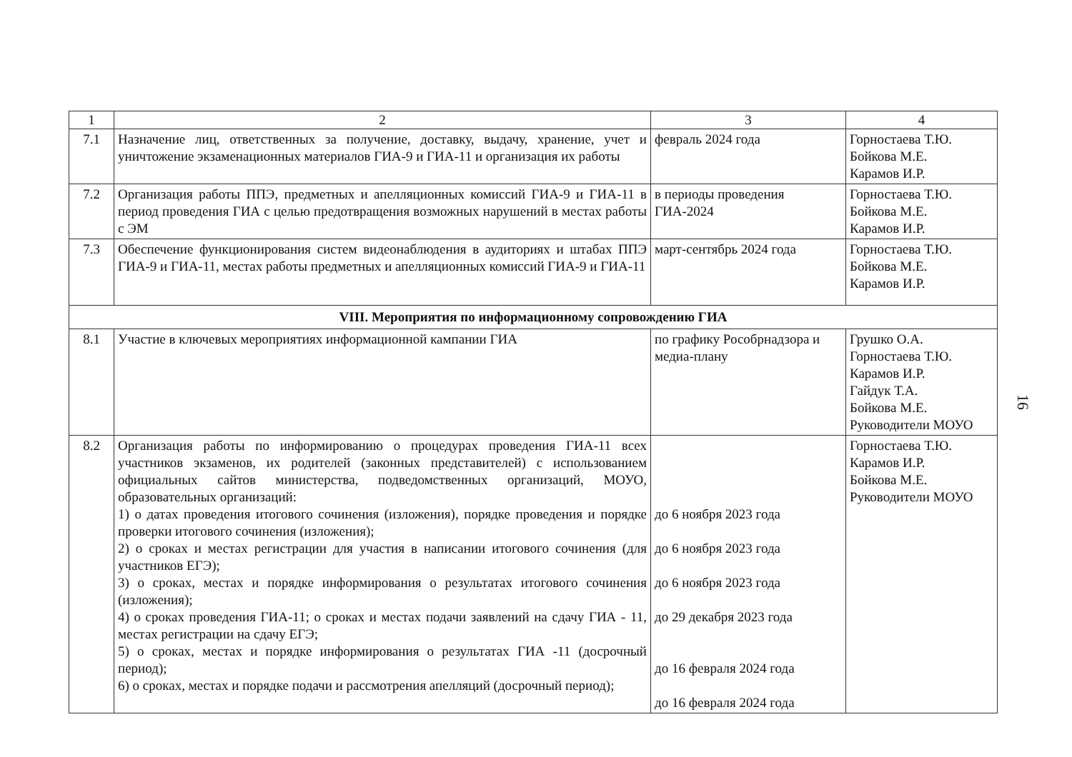| 1 | 2 | 3 | 4 |
| 7.1 | Назначение лиц, ответственных за получение, доставку, выдачу, хранение, учет и уничтожение экзаменационных материалов ГИА-9 и ГИА-11 и организация их работы | февраль 2024 года | Горностаева Т.Ю. Бойкова М.Е. Карамов И.Р. |
| 7.2 | Организация работы ППЭ, предметных и апелляционных комиссий ГИА-9 и ГИА-11 в период проведения ГИА с целью предотвращения возможных нарушений в местах работы с ЭМ | в периоды проведения ГИА-2024 | Горностаева Т.Ю. Бойкова М.Е. Карамов И.Р. |
| 7.3 | Обеспечение функционирования систем видеонаблюдения в аудиториях и штабах ППЭ ГИА-9 и ГИА-11, местах работы предметных и апелляционных комиссий ГИА-9 и ГИА-11 | март-сентябрь 2024 года | Горностаева Т.Ю. Бойкова М.Е. Карамов И.Р. |
| VIII. Мероприятия по информационному сопровождению ГИА | | | |
| 8.1 | Участие в ключевых мероприятиях информационной кампании ГИА | по графику Рособрнадзора и медиа-плану | Грушко О.А. Горностаева Т.Ю. Карамов И.Р. Гайдук Т.А. Бойкова М.Е. Руководители МОУО |
| 8.2 | Организация работы по информированию о процедурах проведения ГИА-11 всех участников экзаменов, их родителей (законных представителей) с использованием официальных сайтов министерства, подведомственных организаций, МОУО, образовательных организаций: 1) о датах проведения итогового сочинения (изложения), порядке проведения и порядке проверки итогового сочинения (изложения); 2) о сроках и местах регистрации для участия в написании итогового сочинения (для участников ЕГЭ); 3) о сроках, местах и порядке информирования о результатах итогового сочинения (изложения); 4) о сроках проведения ГИА-11; о сроках и местах подачи заявлений на сдачу ГИА - 11, местах регистрации на сдачу ЕГЭ; 5) о сроках, местах и порядке информирования о результатах ГИА -11 (досрочный период); 6) о сроках, местах и порядке подачи и рассмотрения апелляций (досрочный период); | до 6 ноября 2023 года до 6 ноября 2023 года до 6 ноября 2023 года до 29 декабря 2023 года до 16 февраля 2024 года до 16 февраля 2024 года | Горностаева Т.Ю. Карамов И.Р. Бойкова М.Е. Руководители МОУО |
16